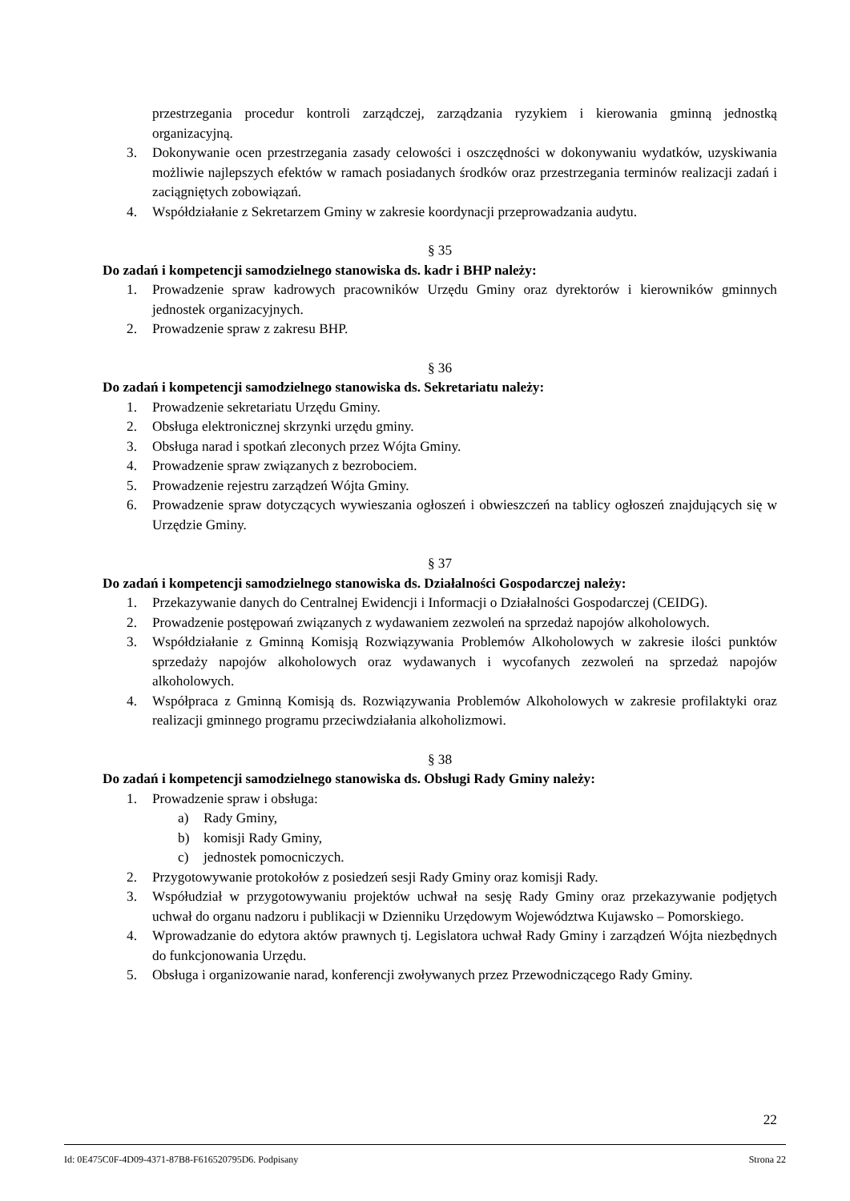przestrzegania procedur kontroli zarządczej, zarządzania ryzykiem i kierowania gminną jednostką organizacyjną.
3. Dokonywanie ocen przestrzegania zasady celowości i oszczędności w dokonywaniu wydatków, uzyskiwania możliwie najlepszych efektów w ramach posiadanych środków oraz przestrzegania terminów realizacji zadań i zaciągniętych zobowiązań.
4. Współdziałanie z Sekretarzem Gminy w zakresie koordynacji przeprowadzania audytu.
§ 35
Do zadań i kompetencji samodzielnego stanowiska ds. kadr i BHP należy:
1. Prowadzenie spraw kadrowych pracowników Urzędu Gminy oraz dyrektorów i kierowników gminnych jednostek organizacyjnych.
2. Prowadzenie spraw z zakresu BHP.
§ 36
Do zadań i kompetencji samodzielnego stanowiska ds. Sekretariatu należy:
1. Prowadzenie sekretariatu Urzędu Gminy.
2. Obsługa elektronicznej skrzynki urzędu gminy.
3. Obsługa narad i spotkań zleconych przez Wójta Gminy.
4. Prowadzenie spraw związanych z bezrobociem.
5. Prowadzenie rejestru zarządzeń Wójta Gminy.
6. Prowadzenie spraw dotyczących wywieszania ogłoszeń i obwieszczeń na tablicy ogłoszeń znajdujących się w Urzędzie Gminy.
§ 37
Do zadań i kompetencji samodzielnego stanowiska ds. Działalności Gospodarczej należy:
1. Przekazywanie danych do Centralnej Ewidencji i Informacji o Działalności Gospodarczej (CEIDG).
2. Prowadzenie postępowań związanych z wydawaniem zezwoleń na sprzedaż napojów alkoholowych.
3. Współdziałanie z Gminną Komisją Rozwiązywania Problemów Alkoholowych w zakresie ilości punktów sprzedaży napojów alkoholowych oraz wydawanych i wycofanych zezwoleń na sprzedaż napojów alkoholowych.
4. Współpraca z Gminną Komisją ds. Rozwiązywania Problemów Alkoholowych w zakresie profilaktyki oraz realizacji gminnego programu przeciwdziałania alkoholizmowi.
§ 38
Do zadań i kompetencji samodzielnego stanowiska ds. Obsługi Rady Gminy należy:
1. Prowadzenie spraw i obsługa:
a) Rady Gminy,
b) komisji Rady Gminy,
c) jednostek pomocniczych.
2. Przygotowywanie protokołów z posiedzeń sesji Rady Gminy oraz komisji Rady.
3. Współudział w przygotowywaniu projektów uchwał na sesję Rady Gminy oraz przekazywanie podjętych uchwał do organu nadzoru i publikacji w Dzienniku Urzędowym Województwa Kujawsko – Pomorskiego.
4. Wprowadzanie do edytora aktów prawnych tj. Legislatora uchwał Rady Gminy i zarządzeń Wójta niezbędnych do funkcjonowania Urzędu.
5. Obsługa i organizowanie narad, konferencji zwoływanych przez Przewodniczącego Rady Gminy.
22
Id: 0E475C0F-4D09-4371-87B8-F616520795D6. Podpisany Strona 22